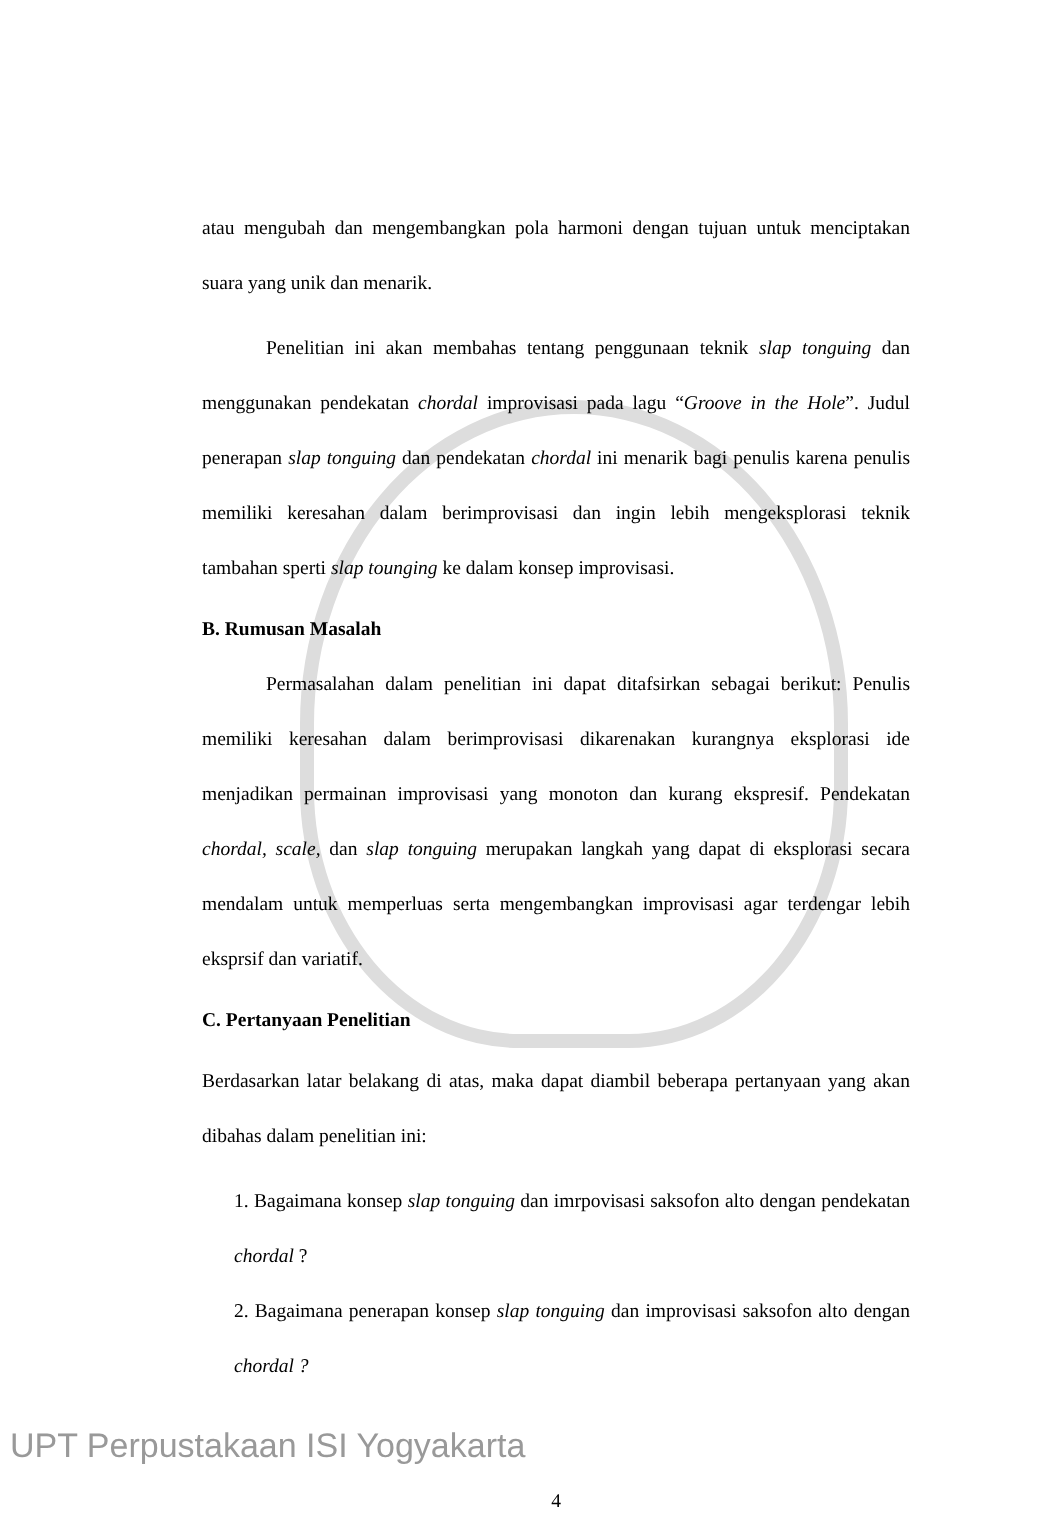atau mengubah dan mengembangkan pola harmoni dengan tujuan untuk menciptakan suara yang unik dan menarik.
Penelitian ini akan membahas tentang penggunaan teknik slap tonguing dan menggunakan pendekatan chordal improvisasi pada lagu “Groove in the Hole”. Judul penerapan slap tonguing dan pendekatan chordal ini menarik bagi penulis karena penulis memiliki keresahan dalam berimprovisasi dan ingin lebih mengeksplorasi teknik tambahan sperti slap tounging ke dalam konsep improvisasi.
B. Rumusan Masalah
Permasalahan dalam penelitian ini dapat ditafsirkan sebagai berikut: Penulis memiliki keresahan dalam berimprovisasi dikarenakan kurangnya eksplorasi ide menjadikan permainan improvisasi yang monoton dan kurang ekspresif. Pendekatan chordal, scale, dan slap tonguing merupakan langkah yang dapat di eksplorasi secara mendalam untuk memperluas serta mengembangkan improvisasi agar terdengar lebih eksprsif dan variatif.
C. Pertanyaan Penelitian
Berdasarkan latar belakang di atas, maka dapat diambil beberapa pertanyaan yang akan dibahas dalam penelitian ini:
1. Bagaimana konsep slap tonguing dan imrpovisasi saksofon alto dengan pendekatan chordal ?
2. Bagaimana penerapan konsep slap tonguing dan improvisasi saksofon alto dengan chordal ?
4
UPT Perpustakaan ISI Yogyakarta